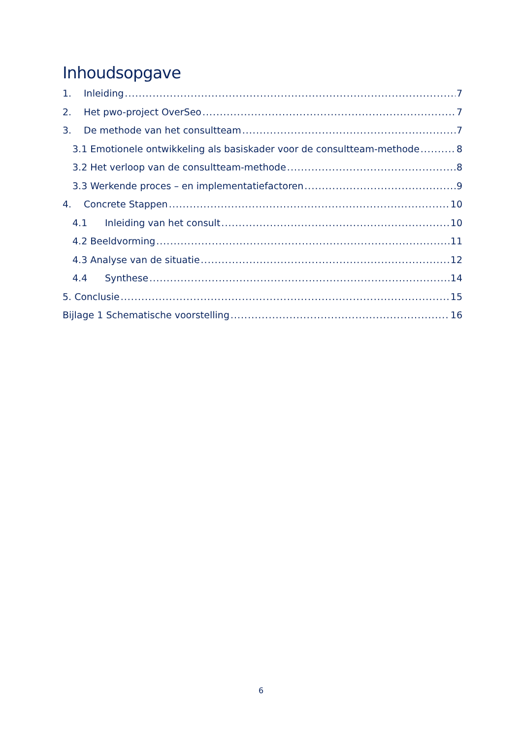Inhoudsopgave
1. Inleiding 7
2. Het pwo-project OverSeo 7
3. De methode van het consultteam 7
3.1 Emotionele ontwikkeling als basiskader voor de consultteam-methode 8
3.2 Het verloop van de consultteam-methode 8
3.3 Werkende proces – en implementatiefactoren 9
4. Concrete Stappen 10
4.1 Inleiding van het consult 10
4.2 Beeldvorming 11
4.3 Analyse van de situatie 12
4.4 Synthese 14
5. Conclusie 15
Bijlage 1 Schematische voorstelling 16
6